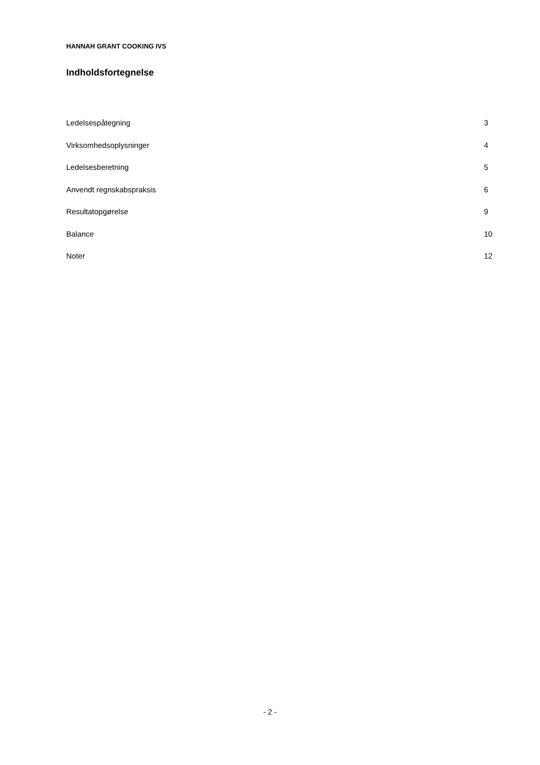HANNAH GRANT COOKING IVS
Indholdsfortegnelse
Ledelsespåtegning 3
Virksomhedsoplysninger 4
Ledelsesberetning 5
Anvendt regnskabspraksis 6
Resultatopgørelse 9
Balance 10
Noter 12
- 2 -